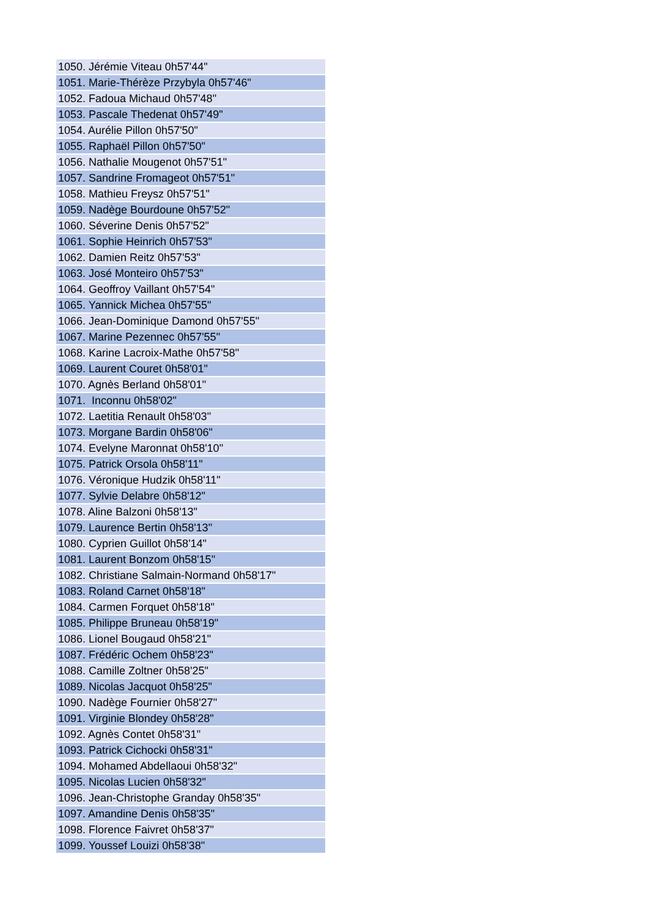| 1050. Jérémie Viteau 0h57'44" |
| 1051. Marie-Thérèze Przybyla 0h57'46" |
| 1052. Fadoua Michaud 0h57'48" |
| 1053. Pascale Thedenat 0h57'49" |
| 1054. Aurélie Pillon 0h57'50" |
| 1055. Raphaël Pillon 0h57'50" |
| 1056. Nathalie Mougenot 0h57'51" |
| 1057. Sandrine Fromageot 0h57'51" |
| 1058. Mathieu Freysz 0h57'51" |
| 1059. Nadège Bourdoune 0h57'52" |
| 1060. Séverine Denis 0h57'52" |
| 1061. Sophie Heinrich 0h57'53" |
| 1062. Damien Reitz 0h57'53" |
| 1063. José Monteiro 0h57'53" |
| 1064. Geoffroy Vaillant 0h57'54" |
| 1065. Yannick Michea 0h57'55" |
| 1066. Jean-Dominique Damond 0h57'55" |
| 1067. Marine Pezennec 0h57'55" |
| 1068. Karine Lacroix-Mathe 0h57'58" |
| 1069. Laurent Couret 0h58'01" |
| 1070. Agnès Berland 0h58'01" |
| 1071. Inconnu 0h58'02" |
| 1072. Laetitia Renault 0h58'03" |
| 1073. Morgane Bardin 0h58'06" |
| 1074. Evelyne Maronnat 0h58'10" |
| 1075. Patrick Orsola 0h58'11" |
| 1076. Véronique Hudzik 0h58'11" |
| 1077. Sylvie Delabre 0h58'12" |
| 1078. Aline Balzoni 0h58'13" |
| 1079. Laurence Bertin 0h58'13" |
| 1080. Cyprien Guillot 0h58'14" |
| 1081. Laurent Bonzom 0h58'15" |
| 1082. Christiane Salmain-Normand 0h58'17" |
| 1083. Roland Carnet 0h58'18" |
| 1084. Carmen Forquet 0h58'18" |
| 1085. Philippe Bruneau 0h58'19" |
| 1086. Lionel Bougaud 0h58'21" |
| 1087. Frédéric Ochem 0h58'23" |
| 1088. Camille Zoltner 0h58'25" |
| 1089. Nicolas Jacquot 0h58'25" |
| 1090. Nadège Fournier 0h58'27" |
| 1091. Virginie Blondey 0h58'28" |
| 1092. Agnès Contet 0h58'31" |
| 1093. Patrick Cichocki 0h58'31" |
| 1094. Mohamed Abdellaoui 0h58'32" |
| 1095. Nicolas Lucien 0h58'32" |
| 1096. Jean-Christophe Granday 0h58'35" |
| 1097. Amandine Denis 0h58'35" |
| 1098. Florence Faivret 0h58'37" |
| 1099. Youssef Louizi 0h58'38" |